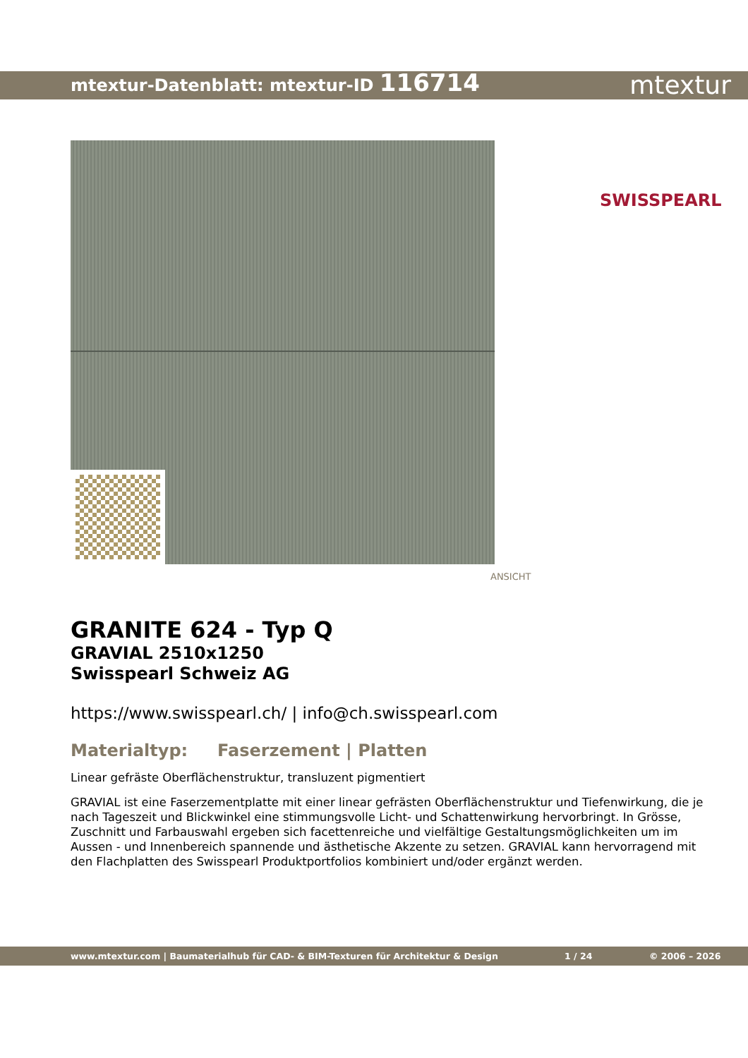mtextur-Datenblatt: mtextur-ID 116714
mtextur
SWISSPEARL
ANSICHT
GRANITE 624 - Typ Q
GRAVIAL 2510x1250
Swisspearl Schweiz AG
https://www.swisspearl.ch/ | info@ch.swisspearl.com
Materialtyp: Faserzement | Platten
Linear gefräste Oberflächenstruktur, transluzent pigmentiert
GRAVIAL ist eine Faserzementplatte mit einer linear gefrästen Oberflächenstruktur und Tiefenwirkung, die je nach Tageszeit und Blickwinkel eine stimmungsvolle Licht- und Schattenwirkung hervorbringt. In Grösse, Zuschnitt und Farbauswahl ergeben sich facettenreiche und vielfältige Gestaltungsmöglichkeiten um im Aussen - und Innenbereich spannende und ästhetische Akzente zu setzen. GRAVIAL kann hervorragend mit den Flachplatten des Swisspearl Produktportfolios kombiniert und/oder ergänzt werden.
www.mtextur.com | Baumaterialhub für CAD- & BIM-Texturen für Architektur & Design 1 / 24 © 2006 – 2026